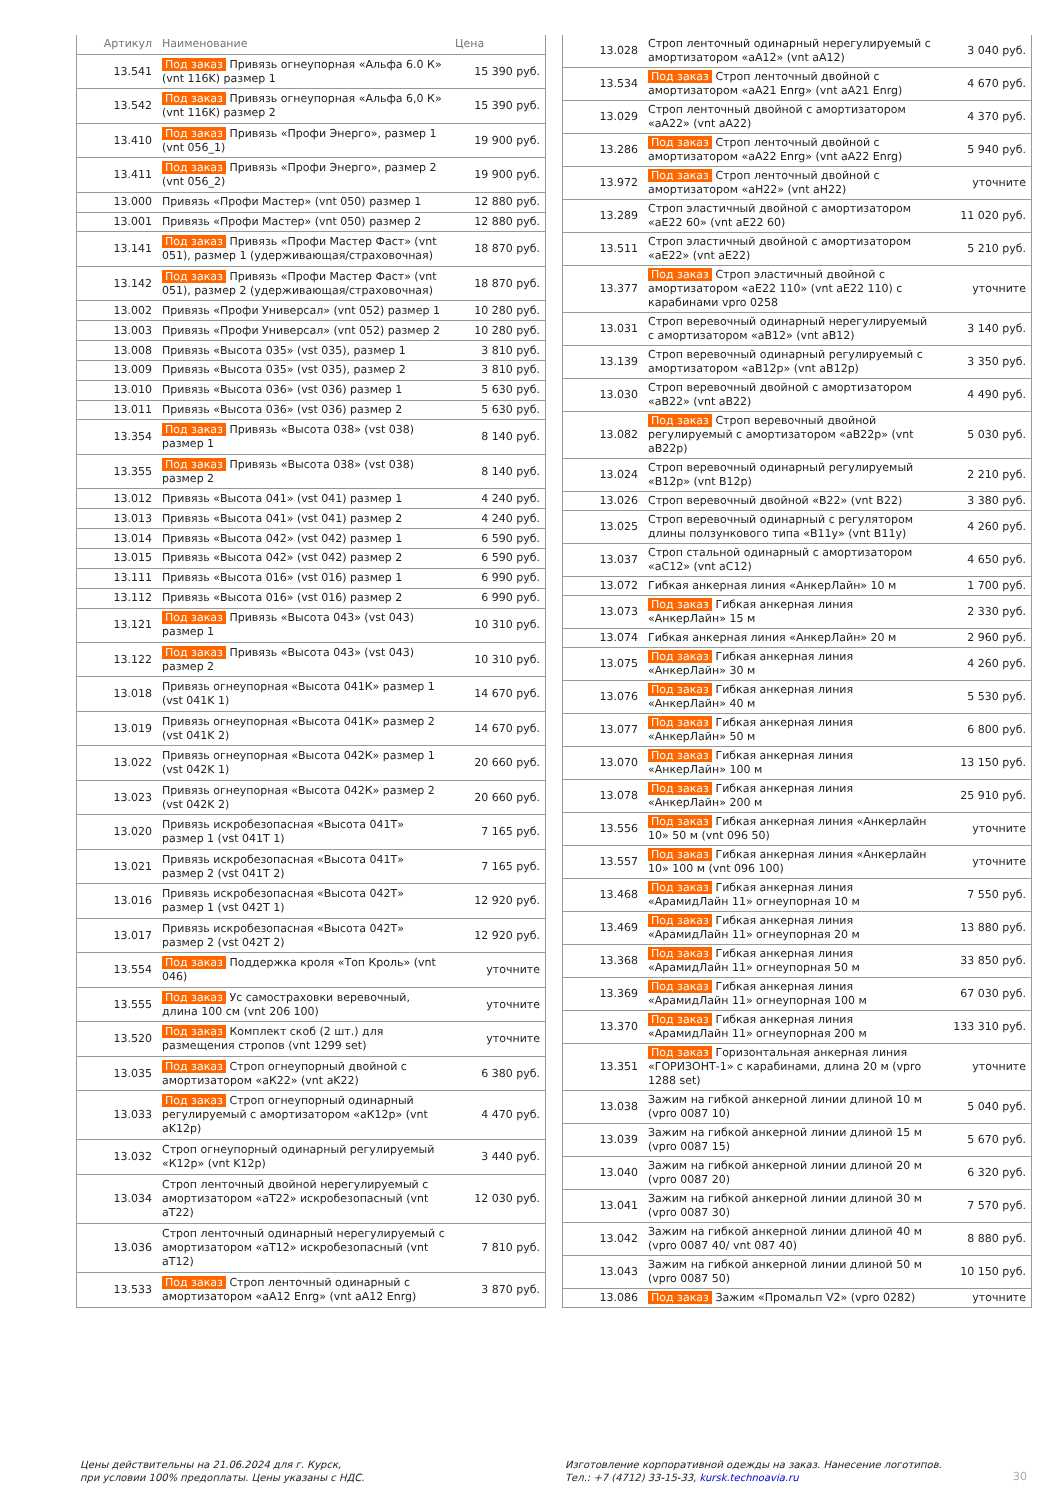| Артикул | Наименование | Цена |
| --- | --- | --- |
| 13.541 | Под заказ Привязь огнеупорная «Альфа 6.0 К» (vnt 116K) размер 1 | 15 390 руб. |
| 13.542 | Под заказ Привязь огнеупорная «Альфа 6,0 К» (vnt 116K) размер 2 | 15 390 руб. |
| 13.410 | Под заказ Привязь «Профи Энерго», размер 1 (vnt 056_1) | 19 900 руб. |
| 13.411 | Под заказ Привязь «Профи Энерго», размер 2 (vnt 056_2) | 19 900 руб. |
| 13.000 | Привязь «Профи Мастер» (vnt 050) размер 1 | 12 880 руб. |
| 13.001 | Привязь «Профи Мастер» (vnt 050) размер 2 | 12 880 руб. |
| 13.141 | Под заказ Привязь «Профи Мастер Фаст» (vnt 051), размер 1 (удерживающая/страховочная) | 18 870 руб. |
| 13.142 | Под заказ Привязь «Профи Мастер Фаст» (vnt 051), размер 2 (удерживающая/страховочная) | 18 870 руб. |
| 13.002 | Привязь «Профи Универсал» (vnt 052) размер 1 | 10 280 руб. |
| 13.003 | Привязь «Профи Универсал» (vnt 052) размер 2 | 10 280 руб. |
| 13.008 | Привязь «Высота 035» (vst 035), размер 1 | 3 810 руб. |
| 13.009 | Привязь «Высота 035» (vst 035), размер 2 | 3 810 руб. |
| 13.010 | Привязь «Высота 036» (vst 036) размер 1 | 5 630 руб. |
| 13.011 | Привязь «Высота 036» (vst 036) размер 2 | 5 630 руб. |
| 13.354 | Под заказ Привязь «Высота 038» (vst 038) размер 1 | 8 140 руб. |
| 13.355 | Под заказ Привязь «Высота 038» (vst 038) размер 2 | 8 140 руб. |
| 13.012 | Привязь «Высота 041» (vst 041) размер 1 | 4 240 руб. |
| 13.013 | Привязь «Высота 041» (vst 041) размер 2 | 4 240 руб. |
| 13.014 | Привязь «Высота 042» (vst 042) размер 1 | 6 590 руб. |
| 13.015 | Привязь «Высота 042» (vst 042) размер 2 | 6 590 руб. |
| 13.111 | Привязь «Высота 016» (vst 016) размер 1 | 6 990 руб. |
| 13.112 | Привязь «Высота 016» (vst 016) размер 2 | 6 990 руб. |
| 13.121 | Под заказ Привязь «Высота 043» (vst 043) размер 1 | 10 310 руб. |
| 13.122 | Под заказ Привязь «Высота 043» (vst 043) размер 2 | 10 310 руб. |
| 13.018 | Привязь огнеупорная «Высота 041К» размер 1 (vst 041K 1) | 14 670 руб. |
| 13.019 | Привязь огнеупорная «Высота 041К» размер 2 (vst 041K 2) | 14 670 руб. |
| 13.022 | Привязь огнеупорная «Высота 042К» размер 1 (vst 042K 1) | 20 660 руб. |
| 13.023 | Привязь огнеупорная «Высота 042К» размер 2 (vst 042K 2) | 20 660 руб. |
| 13.020 | Привязь искробезопасная «Высота 041Т» размер 1 (vst 041T 1) | 7 165 руб. |
| 13.021 | Привязь искробезопасная «Высота 041Т» размер 2 (vst 041T 2) | 7 165 руб. |
| 13.016 | Привязь искробезопасная «Высота 042Т» размер 1 (vst 042T 1) | 12 920 руб. |
| 13.017 | Привязь искробезопасная «Высота 042Т» размер 2 (vst 042T 2) | 12 920 руб. |
| 13.554 | Под заказ Поддержка кроля «Топ Кроль» (vnt 046) | уточните |
| 13.555 | Под заказ Ус самостраховки веревочный, длина 100 см (vnt 206 100) | уточните |
| 13.520 | Под заказ Комплект скоб (2 шт.) для размещения стропов (vnt 1299 set) | уточните |
| 13.035 | Под заказ Строп огнеупорный двойной с амортизатором «аК22» (vnt aK22) | 6 380 руб. |
| 13.033 | Под заказ Строп огнеупорный одинарный регулируемый с амортизатором «аК12р» (vnt aK12p) | 4 470 руб. |
| 13.032 | Строп огнеупорный одинарный регулируемый «К12р» (vnt K12p) | 3 440 руб. |
| 13.034 | Строп ленточный двойной нерегулируемый с амортизатором «аТ22» искробезопасный (vnt aT22) | 12 030 руб. |
| 13.036 | Строп ленточный одинарный нерегулируемый с амортизатором «аТ12» искробезопасный (vnt aT12) | 7 810 руб. |
| 13.533 | Под заказ Строп ленточный одинарный с амортизатором «аА12 Enrg» (vnt aA12 Enrg) | 3 870 руб. |
| 13.028 | Строп ленточный одинарный нерегулируемый с амортизатором «аА12» (vnt aA12) | 3 040 руб. |
| 13.534 | Под заказ Строп ленточный двойной с амортизатором «аА21 Enrg» (vnt aA21 Enrg) | 4 670 руб. |
| 13.029 | Строп ленточный двойной с амортизатором «аА22» (vnt aA22) | 4 370 руб. |
| 13.286 | Под заказ Строп ленточный двойной с амортизатором «аА22 Enrg» (vnt aA22 Enrg) | 5 940 руб. |
| 13.972 | Под заказ Строп ленточный двойной с амортизатором «аН22» (vnt aH22) | уточните |
| 13.289 | Строп эластичный двойной с амортизатором «аЕ22 60» (vnt aE22 60) | 11 020 руб. |
| 13.511 | Строп эластичный двойной с амортизатором «аЕ22» (vnt aE22) | 5 210 руб. |
| 13.377 | Под заказ Строп эластичный двойной с амортизатором «аЕ22 110» (vnt aE22 110) с карабинами vpro 0258 | уточните |
| 13.031 | Строп веревочный одинарный нерегулируемый с амортизатором «аВ12» (vnt aB12) | 3 140 руб. |
| 13.139 | Строп веревочный одинарный регулируемый с амортизатором «аВ12р» (vnt aB12p) | 3 350 руб. |
| 13.030 | Строп веревочный двойной с амортизатором «аВ22» (vnt aB22) | 4 490 руб. |
| 13.082 | Под заказ Строп веревочный двойной регулируемый с амортизатором «аВ22р» (vnt aB22p) | 5 030 руб. |
| 13.024 | Строп веревочный одинарный регулируемый «В12р» (vnt B12p) | 2 210 руб. |
| 13.026 | Строп веревочный двойной «В22» (vnt B22) | 3 380 руб. |
| 13.025 | Строп веревочный одинарный с регулятором длины ползункового типа «В11у» (vnt B11y) | 4 260 руб. |
| 13.037 | Строп стальной одинарный с амортизатором «аС12» (vnt aC12) | 4 650 руб. |
| 13.072 | Гибкая анкерная линия «АнкерЛайн» 10 м | 1 700 руб. |
| 13.073 | Под заказ Гибкая анкерная линия «АнкерЛайн» 15 м | 2 330 руб. |
| 13.074 | Гибкая анкерная линия «АнкерЛайн» 20 м | 2 960 руб. |
| 13.075 | Под заказ Гибкая анкерная линия «АнкерЛайн» 30 м | 4 260 руб. |
| 13.076 | Под заказ Гибкая анкерная линия «АнкерЛайн» 40 м | 5 530 руб. |
| 13.077 | Под заказ Гибкая анкерная линия «АнкерЛайн» 50 м | 6 800 руб. |
| 13.070 | Под заказ Гибкая анкерная линия «АнкерЛайн» 100 м | 13 150 руб. |
| 13.078 | Под заказ Гибкая анкерная линия «АнкерЛайн» 200 м | 25 910 руб. |
| 13.556 | Под заказ Гибкая анкерная линия «Анкерлайн 10» 50 м (vnt 096 50) | уточните |
| 13.557 | Под заказ Гибкая анкерная линия «Анкерлайн 10» 100 м (vnt 096 100) | уточните |
| 13.468 | Под заказ Гибкая анкерная линия «АрамидЛайн 11» огнеупорная 10 м | 7 550 руб. |
| 13.469 | Под заказ Гибкая анкерная линия «АрамидЛайн 11» огнеупорная 20 м | 13 880 руб. |
| 13.368 | Под заказ Гибкая анкерная линия «АрамидЛайн 11» огнеупорная 50 м | 33 850 руб. |
| 13.369 | Под заказ Гибкая анкерная линия «АрамидЛайн 11» огнеупорная 100 м | 67 030 руб. |
| 13.370 | Под заказ Гибкая анкерная линия «АрамидЛайн 11» огнеупорная 200 м | 133 310 руб. |
| 13.351 | Под заказ Горизонтальная анкерная линия «ГОРИЗОНТ-1» с карабинами, длина 20 м (vpro 1288 set) | уточните |
| 13.038 | Зажим на гибкой анкерной линии длиной 10 м (vpro 0087 10) | 5 040 руб. |
| 13.039 | Зажим на гибкой анкерной линии длиной 15 м (vpro 0087 15) | 5 670 руб. |
| 13.040 | Зажим на гибкой анкерной линии длиной 20 м (vpro 0087 20) | 6 320 руб. |
| 13.041 | Зажим на гибкой анкерной линии длиной 30 м (vpro 0087 30) | 7 570 руб. |
| 13.042 | Зажим на гибкой анкерной линии длиной 40 м (vpro 0087 40/ vnt 087 40) | 8 880 руб. |
| 13.043 | Зажим на гибкой анкерной линии длиной 50 м (vpro 0087 50) | 10 150 руб. |
| 13.086 | Под заказ Зажим «Промальп V2» (vpro 0282) | уточните |
Цены действительны на 21.06.2024 для г. Курск,
при условии 100% предоплаты. Цены указаны с НДС.
Изготовление корпоративной одежды на заказ. Нанесение логотипов.
Тел.: +7 (4712) 33-15-33, kursk.technoavia.ru
30